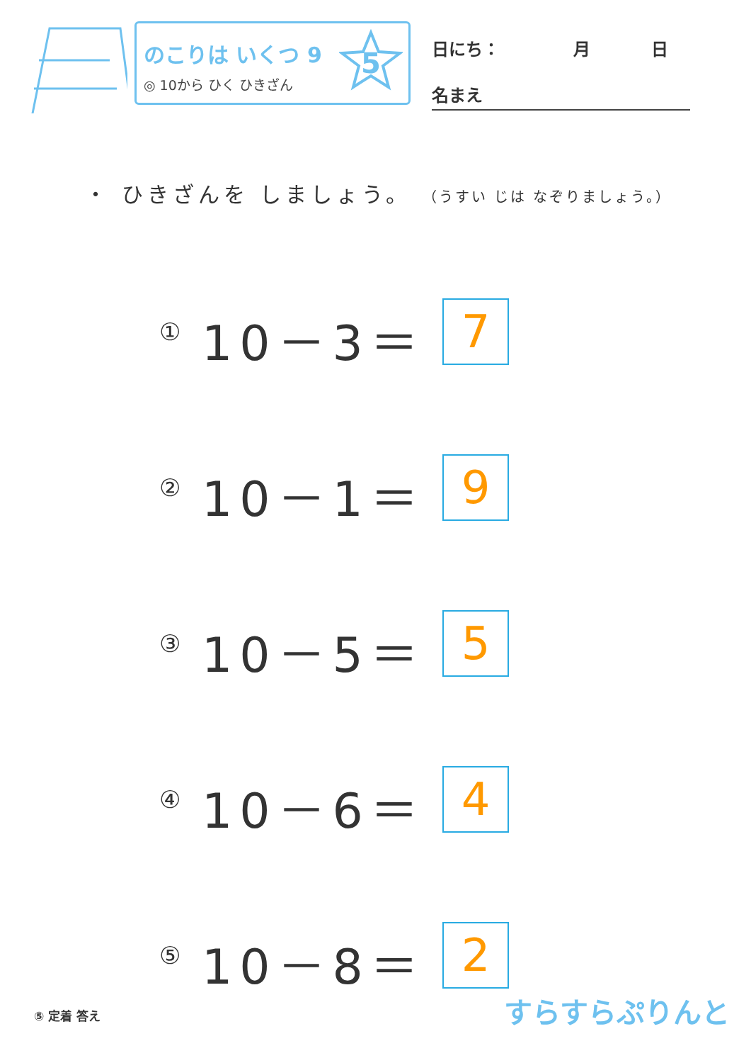のこりは いくつ 9
◎ 10から ひく ひきざん
5
日にち： 月 日
名まえ
・ ひきざんを しましょう。 （うすい じは なぞりましょう。）
① 10－3＝ 7
② 10－1＝ 9
③ 10－5＝ 5
④ 10－6＝ 4
⑤ 10－8＝ 2
⑤ 定着 答え すらすらぷりんと